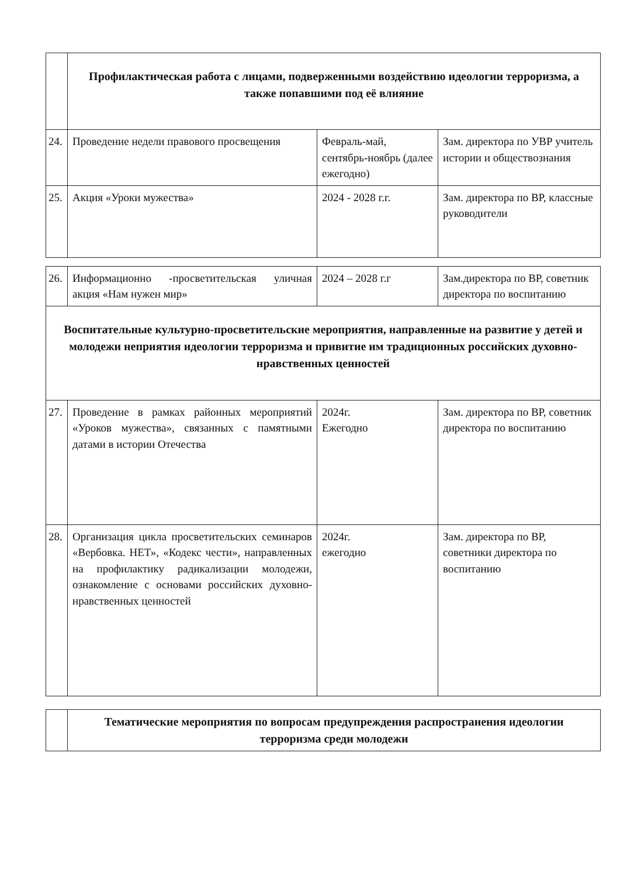| | Профилактическая работа с лицами, подверженными воздействию идеологии терроризма, а также попавшими под её влияние | | |
| 24. | Проведение недели правового просвещения | Февраль-май, сентябрь-ноябрь (далее ежегодно) | Зам. директора по УВР учитель истории и обществознания |
| 25. | Акция «Уроки мужества» | 2024 - 2028 г.г. | Зам. директора по ВР, классные руководители |
| 26. | Информационно -просветительская уличная акция «Нам нужен мир» | 2024 – 2028 г.г | Зам.директора по ВР, советник директора по воспитанию |
| Воспитательные культурно-просветительские мероприятия, направленные на развитие у детей и молодежи неприятия идеологии терроризма и привитие им традиционных российских духовно-нравственных ценностей | | | |
| 27. | Проведение в рамках районных мероприятий «Уроков мужества», связанных с памятными датами в истории Отечества | 2024г. Ежегодно | Зам. директора по ВР, советник директора по воспитанию |
| 28. | Организация цикла просветительских семинаров «Вербовка. НЕТ», «Кодекс чести», направленных на профилактику радикализации молодежи, ознакомление с основами российских духовно-нравственных ценностей | 2024г. ежегодно | Зам. директора по ВР, советники директора по воспитанию |
| | Тематические мероприятия по вопросам предупреждения распространения идеологии терроризма среди молодежи |